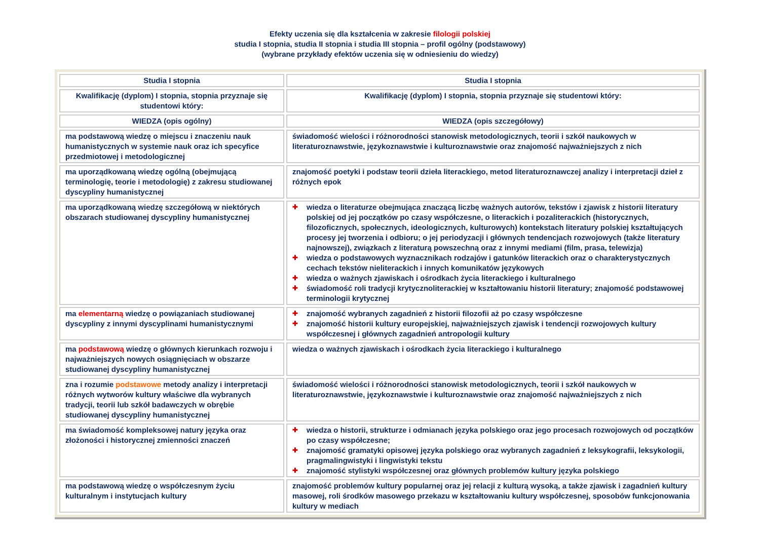Efekty uczenia się dla kształcenia w zakresie filologii polskiej
studia I stopnia, studia II stopnia i studia III stopnia – profil ogólny (podstawowy)
(wybrane przykłady efektów uczenia się w odniesieniu do wiedzy)
| Studia I stopnia | Studia I stopnia |
| Kwalifikację (dyplom) I stopnia, stopnia przyznaje się studentowi który: | Kwalifikację (dyplom) I stopnia, stopnia przyznaje się studentowi który: |
| WIEDZA (opis ogólny) | WIEDZA (opis szczegółowy) |
| ma podstawową wiedzę o miejscu i znaczeniu nauk humanistycznych w systemie nauk oraz ich specyfice przedmiotowej i metodologicznej | świadomość wielości i różnorodności stanowisk metodologicznych, teorii i szkół naukowych w literaturoznawstwie, językoznawstwie i kulturoznawstwie oraz znajomość najważniejszych z nich |
| ma uporządkowaną wiedzę ogólną (obejmującą terminologię, teorie i metodologię) z zakresu studiowanej dyscypliny humanistycznej | znajomość poetyki i podstaw teorii dzieła literackiego, metod literaturoznawczej analizy i interpretacji dzieł z różnych epok |
| ma uporządkowaną wiedzę szczegółową w niektórych obszarach studiowanej dyscypliny humanistycznej | ✚ wiedza o literaturze obejmująca znaczącą liczbę ważnych autorów, tekstów i zjawisk z historii literatury polskiej od jej początków po czasy współczesne, o literackich i pozaliterackich (historycznych, filozoficznych, społecznych, ideologicznych, kulturowych) kontekstach literatury polskiej kształtujących procesy jej tworzenia i odbioru; o jej periodyzacji i głównych tendencjach rozwojowych (także literatury najnowszej), związkach z literaturą powszechną oraz z innymi mediami (film, prasa, telewizja) ✚ wiedza o podstawowych wyznacznikach rodzajów i gatunków literackich oraz o charakterystycznych cechach tekstów nieliterackich i innych komunikatów językowych ✚ wiedza o ważnych zjawiskach i ośrodkach życia literackiego i kulturalnego ✚ świadomość roli tradycji krytycznoliterackiej w kształtowaniu historii literatury; znajomość podstawowej terminologii krytycznej |
| ma elementarną wiedzę o powiązaniach studiowanej dyscypliny z innymi dyscyplinami humanistycznymi | ✚ znajomość wybranych zagadnień z historii filozofii aż po czasy współczesne ✚ znajomość historii kultury europejskiej, najważniejszych zjawisk i tendencji rozwojowych kultury współczesnej i głównych zagadnień antropologii kultury |
| ma podstawową wiedzę o głównych kierunkach rozwoju i najważniejszych nowych osiągnięciach w obszarze studiowanej dyscypliny humanistycznej | wiedza o ważnych zjawiskach i ośrodkach życia literackiego i kulturalnego |
| zna i rozumie podstawowe metody analizy i interpretacji różnych wytworów kultury właściwe dla wybranych tradycji, teorii lub szkół badawczych w obrębie studiowanej dyscypliny humanistycznej | świadomość wielości i różnorodności stanowisk metodologicznych, teorii i szkół naukowych w literaturoznawstwie, językoznawstwie i kulturoznawstwie oraz znajomość najważniejszych z nich |
| ma świadomość kompleksowej natury języka oraz złożoności i historycznej zmienności znaczeń | ✚ wiedza o historii, strukturze i odmianach języka polskiego oraz jego procesach rozwojowych od początków po czasy współczesne; ✚ znajomość gramatyki opisowej języka polskiego oraz wybranych zagadnień z leksykografii, leksykologii, pragmalingwistyki i lingwistyki tekstu ✚ znajomość stylistyki współczesnej oraz głównych problemów kultury języka polskiego |
| ma podstawową wiedzę o współczesnym życiu kulturalnym i instytucjach kultury | znajomość problemów kultury popularnej oraz jej relacji z kulturą wysoką, a także zjawisk i zagadnień kultury masowej, roli środków masowego przekazu w kształtowaniu kultury współczesnej, sposobów funkcjonowania kultury w mediach |